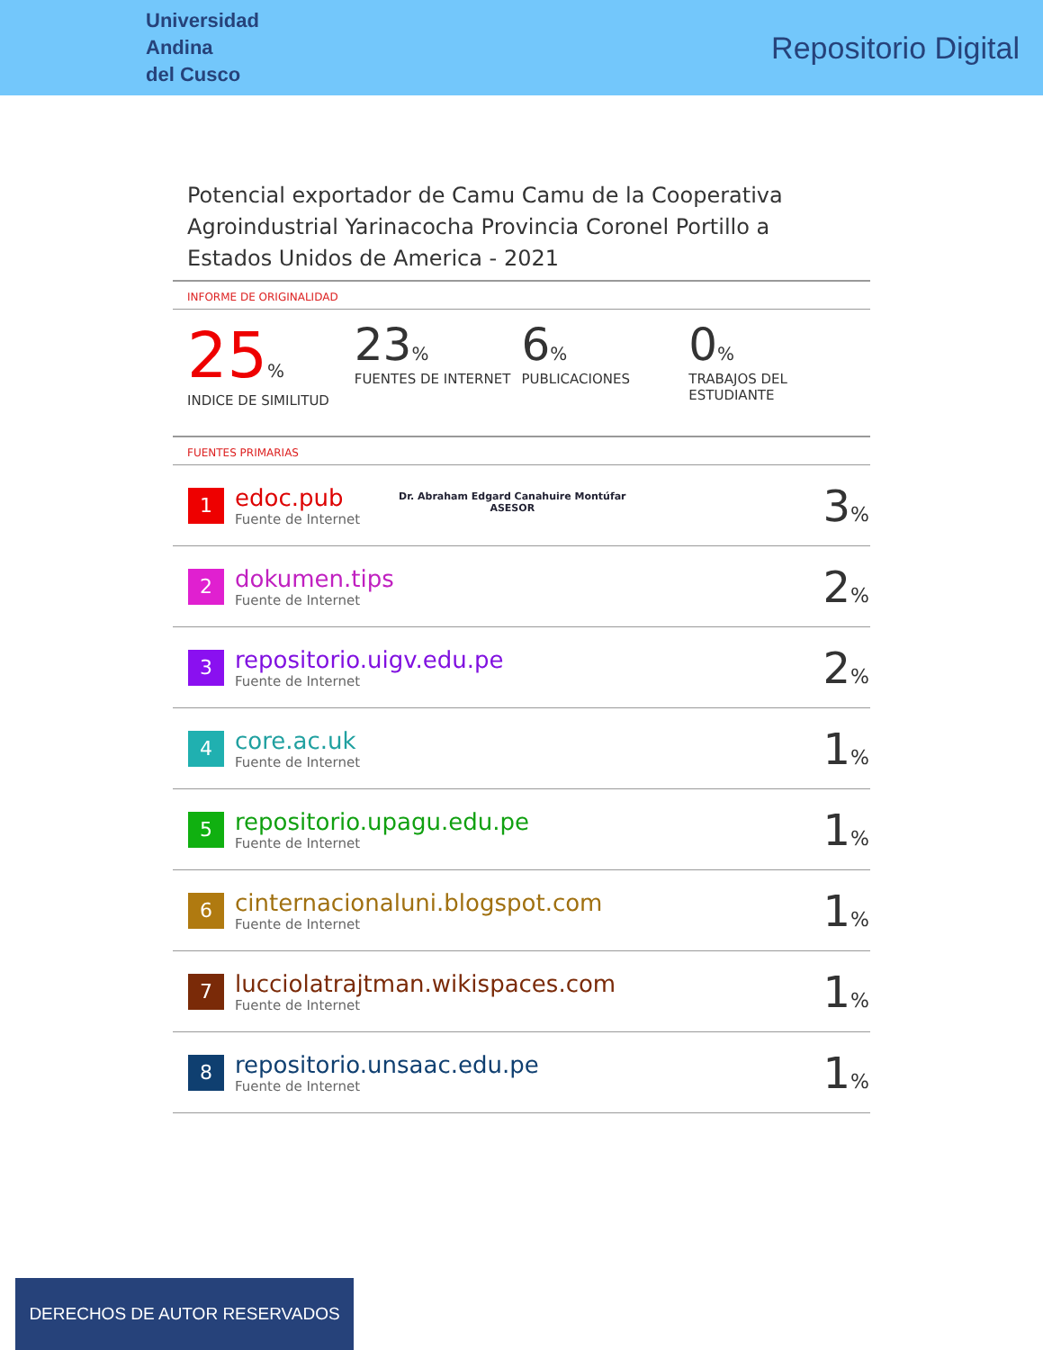Universidad
Andina
del Cusco
Repositorio Digital
Potencial exportador de Camu Camu de la Cooperativa Agroindustrial Yarinacocha Provincia Coronel Portillo a Estados Unidos de America - 2021
INFORME DE ORIGINALIDAD
25%
INDICE DE SIMILITUD
23%
FUENTES DE INTERNET
6%
PUBLICACIONES
0%
TRABAJOS DEL ESTUDIANTE
FUENTES PRIMARIAS
| 1 | edoc.pub Fuente de Internet | 3 % |
| 2 | dokumen.tips Fuente de Internet | 2 % |
| 3 | repositorio.uigv.edu.pe Fuente de Internet | 2 % |
| 4 | core.ac.uk Fuente de Internet | 1 % |
| 5 | repositorio.upagu.edu.pe Fuente de Internet | 1 % |
| 6 | cinternacionaluni.blogspot.com Fuente de Internet | 1 % |
| 7 | lucciolatrajtman.wikispaces.com Fuente de Internet | 1 % |
| 8 | repositorio.unsaac.edu.pe Fuente de Internet | 1 % |
Dr. Abraham Edgard Canahuire Montúfar
ASESOR
DERECHOS DE AUTOR RESERVADOS